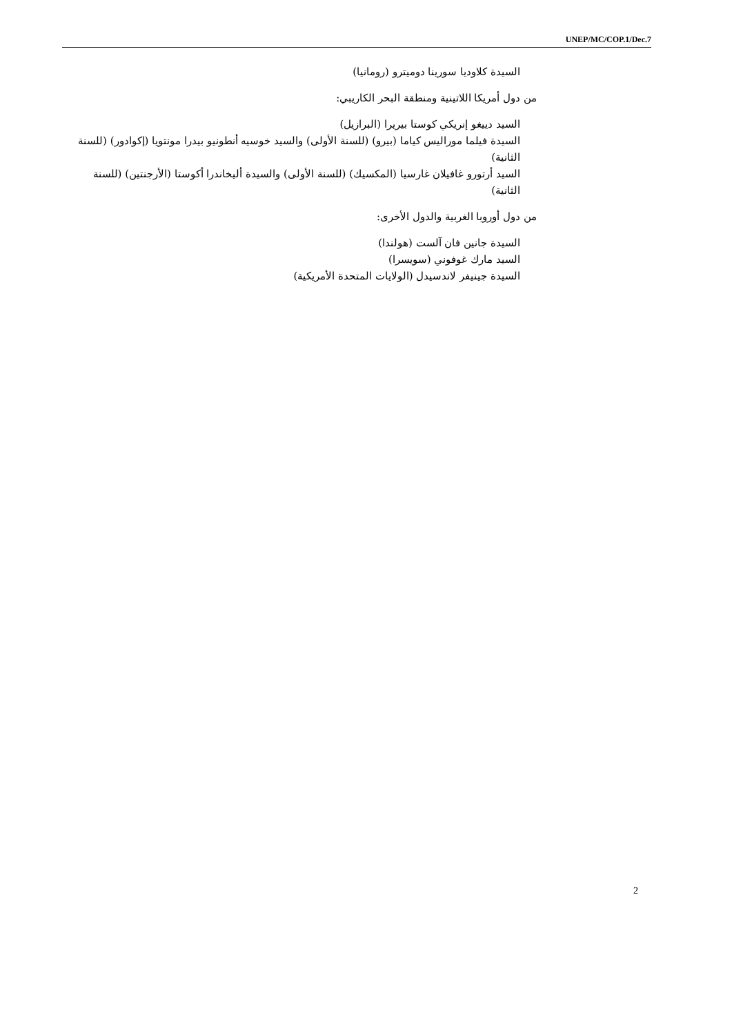UNEP/MC/COP.1/Dec.7
السيدة كلاوديا سورينا دوميترو (رومانيا)
من دول أمريكا اللاتينية ومنطقة البحر الكاريبي:
السيد دييغو إنريكي كوستا بيريرا (البرازيل)
السيدة فيلما موراليس كياما (بيرو) (للسنة الأولى) والسيد خوسيه أنطونيو بيدرا مونتويا (إكوادور) (للسنة الثانية)
السيد أرتورو غافيلان غارسيا (المكسيك) (للسنة الأولى) والسيدة أليخاندرا أكوستا (الأرجنتين) (للسنة الثانية)
من دول أوروبا الغربية والدول الأخرى:
السيدة جانين فان آلست (هولندا)
السيد مارك غوفوني (سويسرا)
السيدة جينيفر لاندسيدل (الولايات المتحدة الأمريكية)
2